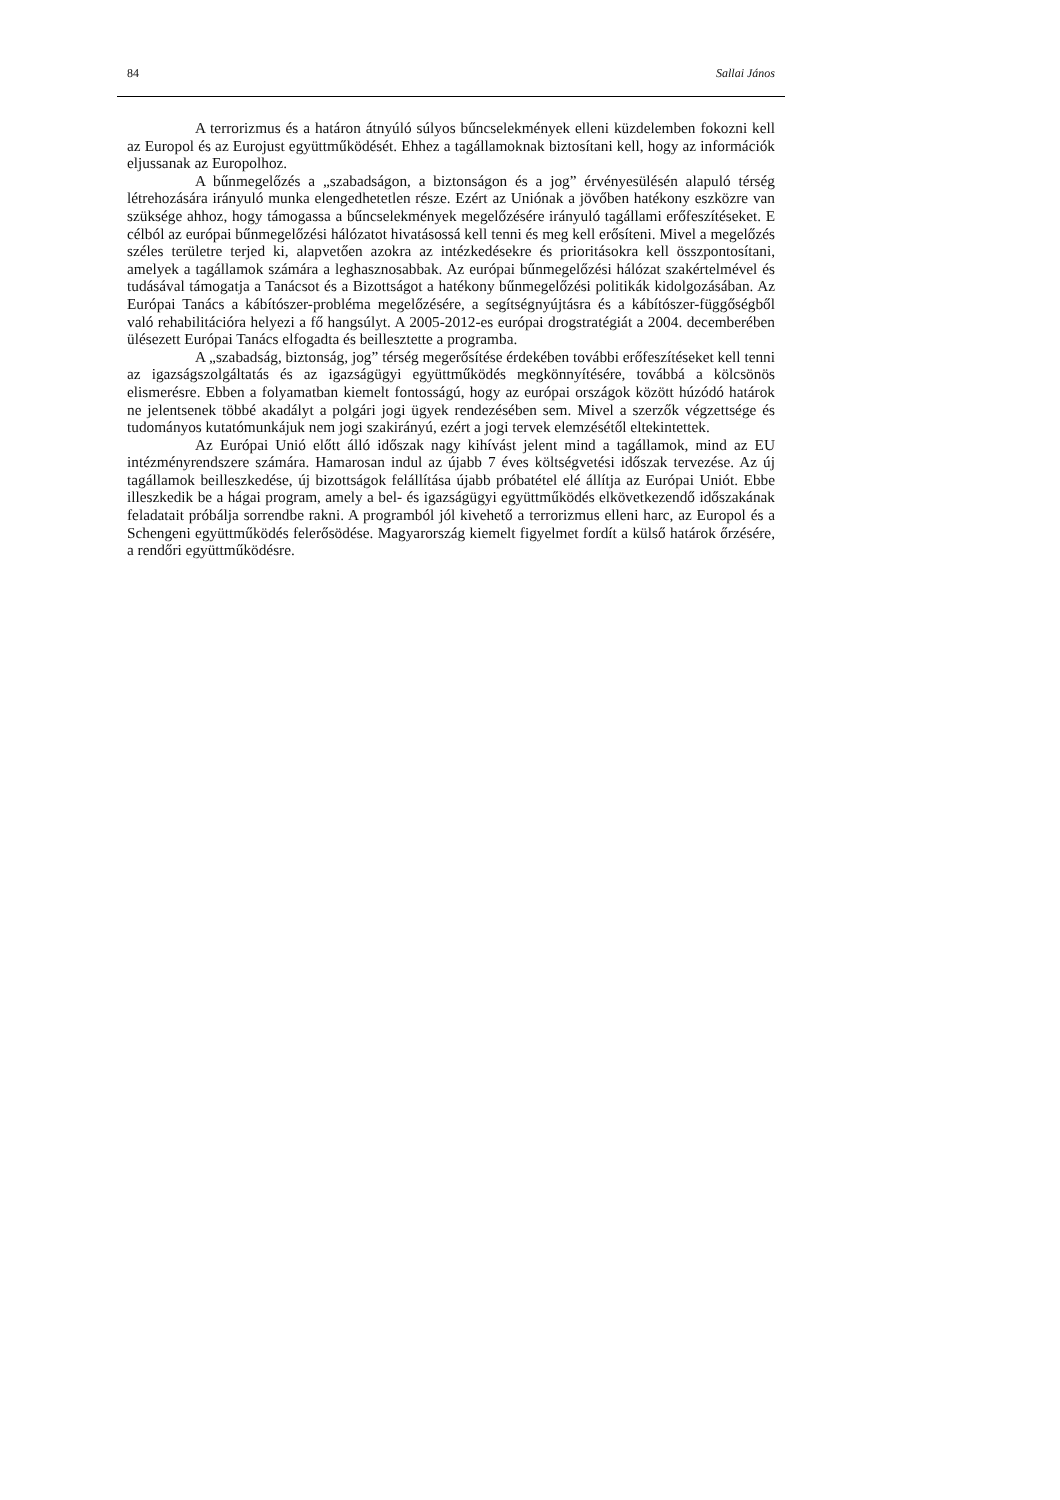84 Sallai János
A terrorizmus és a határon átnyúló súlyos bűncselekmények elleni küzdelemben fokozni kell az Europol és az Eurojust együttműködését. Ehhez a tagállamoknak biztosítani kell, hogy az információk eljussanak az Europolhoz.
A bűnmegelőzés a „szabadságon, a biztonságon és a jog” érvényesülésén alapuló térség létrehozására irányuló munka elengedhetetlen része. Ezért az Uniónak a jövőben hatékony eszközre van szüksége ahhoz, hogy támogassa a bűncselekmények megelőzésére irányuló tagállami erőfeszítéseket. E célból az európai bűnmegelőzési hálózatot hivatásossá kell tenni és meg kell erősíteni. Mivel a megelőzés széles területre terjed ki, alapvetően azokra az intézkedésekre és prioritásokra kell összpontosítani, amelyek a tagállamok számára a leghasznosabbak. Az európai bűnmegelőzési hálózat szakértelmével és tudásával támogatja a Tanácsot és a Bizottságot a hatékony bűnmegelőzési politikák kidolgozásában. Az Európai Tanács a kábítószer-probléma megelőzésére, a segítségnyújtásra és a kábítószer-függőségből való rehabilitációra helyezi a fő hangsúlyt. A 2005-2012-es európai drogstratégiát a 2004. decemberében ülésezett Európai Tanács elfogadta és beillesztette a programba.
A „szabadság, biztonság, jog” térség megerősítése érdekében további erőfeszítéseket kell tenni az igazságszolgáltatás és az igazságügyi együttműködés megkönnyítésére, továbbá a kölcsönös elismerésre. Ebben a folyamatban kiemelt fontosságú, hogy az európai országok között húzódó határok ne jelentsenek többé akadályt a polgári jogi ügyek rendezésében sem. Mivel a szerzők végzettsége és tudományos kutatómunkájuk nem jogi szakirányú, ezért a jogi tervek elemzésétől eltekintettek.
Az Európai Unió előtt álló időszak nagy kihívást jelent mind a tagállamok, mind az EU intézményrendszere számára. Hamarosan indul az újabb 7 éves költségvetési időszak tervezése. Az új tagállamok beilleszkedése, új bizottságok felállítása újabb próbatétel elé állítja az Európai Uniót. Ebbe illeszkedik be a hágai program, amely a bel- és igazságügyi együttműködés elkövetkezendő időszakának feladatait próbálja sorrendbe rakni. A programból jól kivehető a terrorizmus elleni harc, az Europol és a Schengeni együttműködés felerősödése. Magyarország kiemelt figyelmet fordít a külső határok őrzésére, a rendőri együttműködésre.